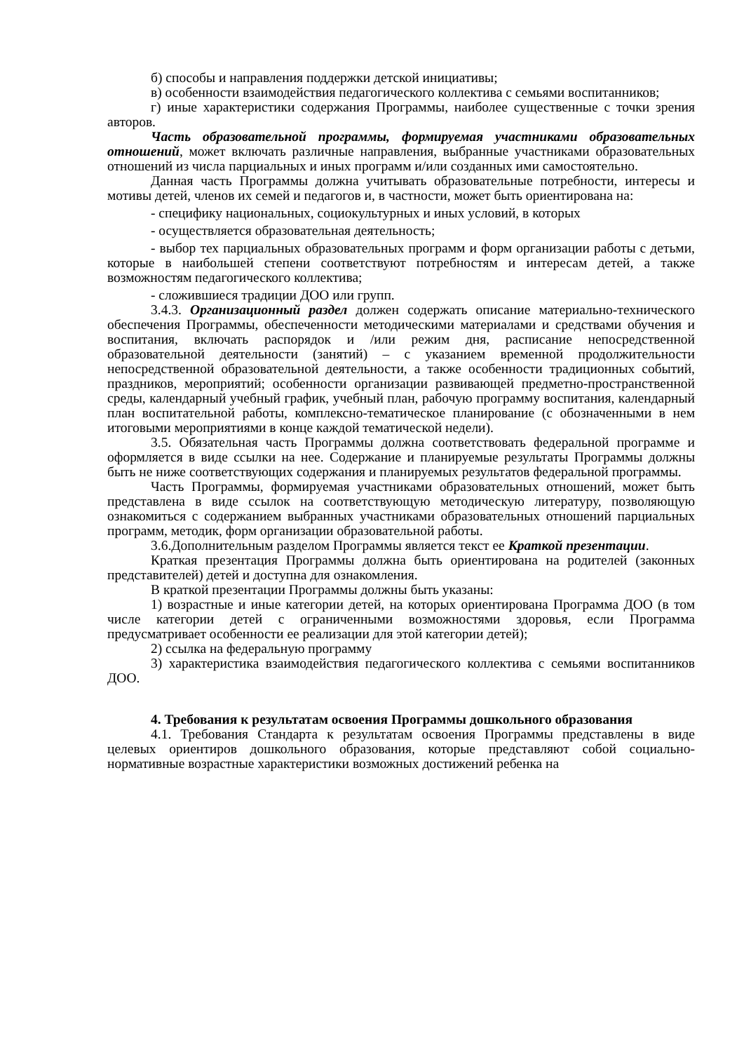б) способы и направления поддержки детской инициативы;
в) особенности взаимодействия педагогического коллектива с семьями воспитанников;
г) иные характеристики содержания Программы, наиболее существенные с точки зрения авторов.
Часть образовательной программы, формируемая участниками образовательных отношений, может включать различные направления, выбранные участниками образовательных отношений из числа парциальных и иных программ и/или созданных ими самостоятельно.
Данная часть Программы должна учитывать образовательные потребности, интересы и мотивы детей, членов их семей и педагогов и, в частности, может быть ориентирована на:
- специфику национальных, социокультурных и иных условий, в которых
- осуществляется образовательная деятельность;
- выбор тех парциальных образовательных программ и форм организации работы с детьми, которые в наибольшей степени соответствуют потребностям и интересам детей, а также возможностям педагогического коллектива;
- сложившиеся традиции ДОО или групп.
3.4.3. Организационный раздел должен содержать описание материально-технического обеспечения Программы, обеспеченности методическими материалами и средствами обучения и воспитания, включать распорядок и /или режим дня, расписание непосредственной образовательной деятельности (занятий) – с указанием временной продолжительности непосредственной образовательной деятельности, а также особенности традиционных событий, праздников, мероприятий; особенности организации развивающей предметно-пространственной среды, календарный учебный график, учебный план, рабочую программу воспитания, календарный план воспитательной работы, комплексно-тематическое планирование (с обозначенными в нем итоговыми мероприятиями в конце каждой тематической недели).
3.5. Обязательная часть Программы должна соответствовать федеральной программе и оформляется в виде ссылки на нее. Содержание и планируемые результаты Программы должны быть не ниже соответствующих содержания и планируемых результатов федеральной программы.
Часть Программы, формируемая участниками образовательных отношений, может быть представлена в виде ссылок на соответствующую методическую литературу, позволяющую ознакомиться с содержанием выбранных участниками образовательных отношений парциальных программ, методик, форм организации образовательной работы.
3.6.Дополнительным разделом Программы является текст ее Краткой презентации.
Краткая презентация Программы должна быть ориентирована на родителей (законных представителей) детей и доступна для ознакомления.
В краткой презентации Программы должны быть указаны:
1) возрастные и иные категории детей, на которых ориентирована Программа ДОО (в том числе категории детей с ограниченными возможностями здоровья, если Программа предусматривает особенности ее реализации для этой категории детей);
2) ссылка на федеральную программу
3) характеристика взаимодействия педагогического коллектива с семьями воспитанников ДОО.
4. Требования к результатам освоения Программы дошкольного образования
4.1. Требования Стандарта к результатам освоения Программы представлены в виде целевых ориентиров дошкольного образования, которые представляют собой социально-нормативные возрастные характеристики возможных достижений ребенка на